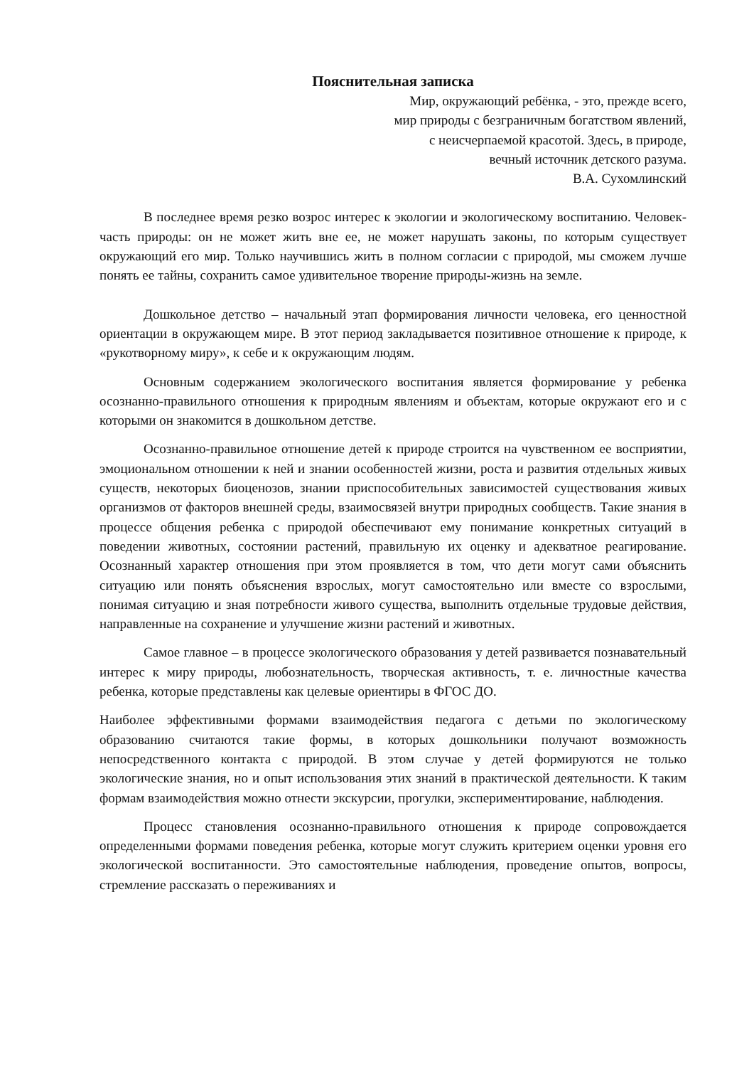Пояснительная записка
Мир, окружающий ребёнка, - это, прежде всего,
мир природы с безграничным богатством явлений,
с неисчерпаемой красотой. Здесь, в природе,
вечный источник детского разума.
В.А. Сухомлинский
В последнее время резко возрос интерес к экологии и экологическому воспитанию. Человек-часть природы: он не может жить вне ее, не может нарушать законы, по которым существует окружающий его мир. Только научившись жить в полном согласии с природой, мы сможем лучше понять ее тайны, сохранить самое удивительное творение природы-жизнь на земле.
Дошкольное детство – начальный этап формирования личности человека, его ценностной ориентации в окружающем мире. В этот период закладывается позитивное отношение к природе, к «рукотворному миру», к себе и к окружающим людям.
Основным содержанием экологического воспитания является формирование у ребенка осознанно-правильного отношения к природным явлениям и объектам, которые окружают его и с которыми он знакомится в дошкольном детстве.
Осознанно-правильное отношение детей к природе строится на чувственном ее восприятии, эмоциональном отношении к ней и знании особенностей жизни, роста и развития отдельных живых существ, некоторых биоценозов, знании приспособительных зависимостей существования живых организмов от факторов внешней среды, взаимосвязей внутри природных сообществ. Такие знания в процессе общения ребенка с природой обеспечивают ему понимание конкретных ситуаций в поведении животных, состоянии растений, правильную их оценку и адекватное реагирование. Осознанный характер отношения при этом проявляется в том, что дети могут сами объяснить ситуацию или понять объяснения взрослых, могут самостоятельно или вместе со взрослыми, понимая ситуацию и зная потребности живого существа, выполнить отдельные трудовые действия, направленные на сохранение и улучшение жизни растений и животных.
Самое главное – в процессе экологического образования у детей развивается познавательный интерес к миру природы, любознательность, творческая активность, т. е. личностные качества ребенка, которые представлены как целевые ориентиры в ФГОС ДО.
Наиболее эффективными формами взаимодействия педагога с детьми по экологическому образованию считаются такие формы, в которых дошкольники получают возможность непосредственного контакта с природой. В этом случае у детей формируются не только экологические знания, но и опыт использования этих знаний в практической деятельности. К таким формам взаимодействия можно отнести экскурсии, прогулки, экспериментирование, наблюдения.
Процесс становления осознанно-правильного отношения к природе сопровождается определенными формами поведения ребенка, которые могут служить критерием оценки уровня его экологической воспитанности. Это самостоятельные наблюдения, проведение опытов, вопросы, стремление рассказать о переживаниях и